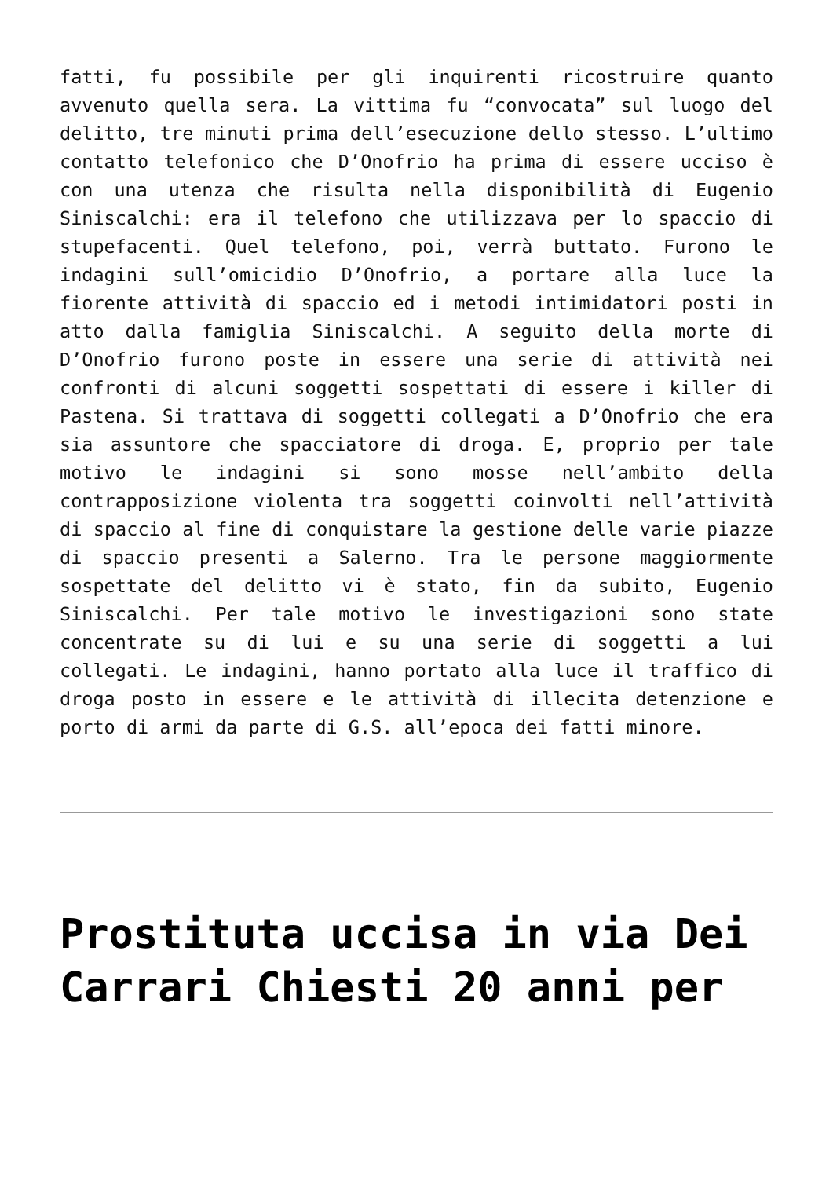fatti, fu possibile per gli inquirenti ricostruire quanto avvenuto quella sera. La vittima fu “convocata” sul luogo del delitto, tre minuti prima dell’esecuzione dello stesso. L’ultimo contatto telefonico che D’Onofrio ha prima di essere ucciso è con una utenza che risulta nella disponibilità di Eugenio Siniscalchi: era il telefono che utilizzava per lo spaccio di stupefacenti. Quel telefono, poi, verrà buttato. Furono le indagini sull’omicidio D’Onofrio, a portare alla luce la fiorente attività di spaccio ed i metodi intimidatori posti in atto dalla famiglia Siniscalchi. A seguito della morte di D’Onofrio furono poste in essere una serie di attività nei confronti di alcuni soggetti sospettati di essere i killer di Pastena. Si trattava di soggetti collegati a D’Onofrio che era sia assuntore che spacciatore di droga. E, proprio per tale motivo le indagini si sono mosse nell’ambito della contrapposizione violenta tra soggetti coinvolti nell’attività di spaccio al fine di conquistare la gestione delle varie piazze di spaccio presenti a Salerno. Tra le persone maggiormente sospettate del delitto vi è stato, fin da subito, Eugenio Siniscalchi. Per tale motivo le investigazioni sono state concentrate su di lui e su una serie di soggetti a lui collegati. Le indagini, hanno portato alla luce il traffico di droga posto in essere e le attività di illecita detenzione e porto di armi da parte di G.S. all’epoca dei fatti minore.
Prostituta uccisa in via Dei Carrari Chiesti 20 anni per